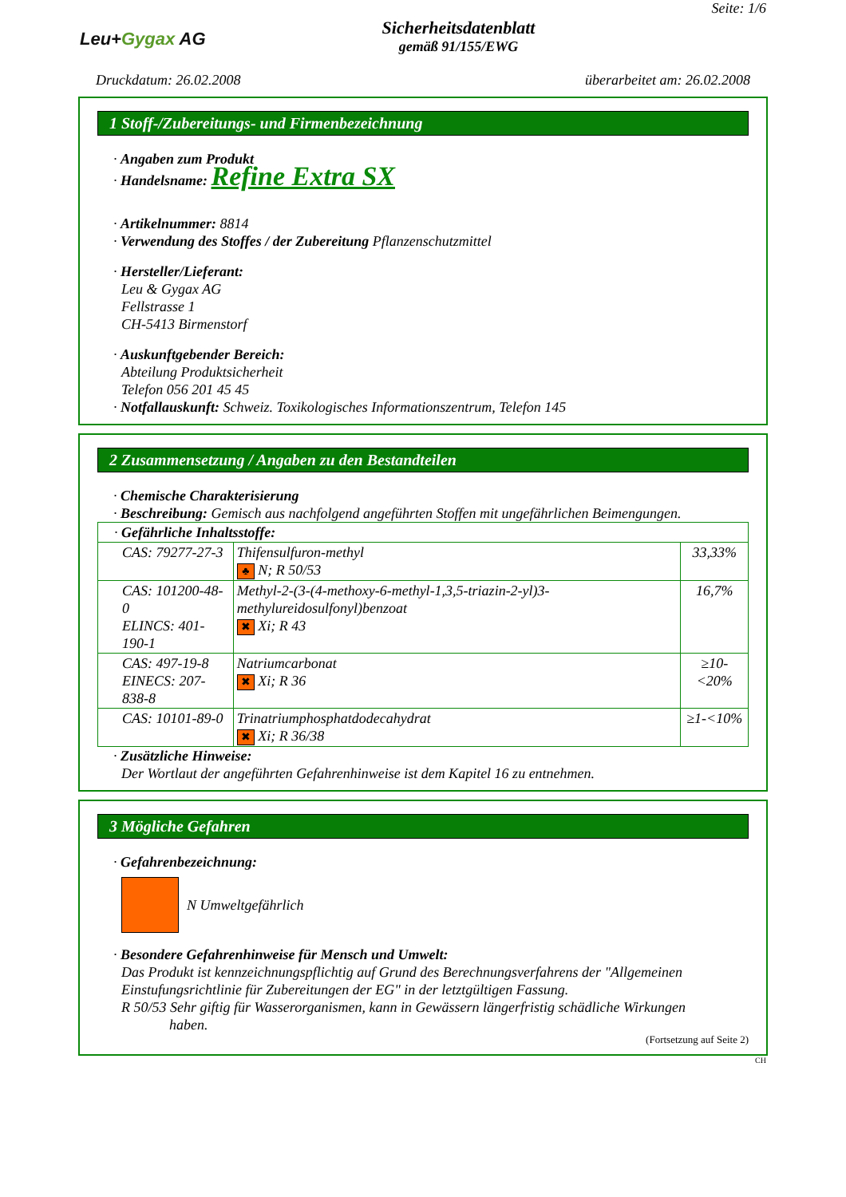Leu+Gygax AG
Sicherheitsdatenblatt
gemäß 91/155/EWG
Seite: 1/6
Druckdatum: 26.02.2008 überarbeitet am: 26.02.2008
1 Stoff-/Zubereitungs- und Firmenbezeichnung
· Angaben zum Produkt
· Handelsname: Refine Extra SX
· Artikelnummer: 8814
· Verwendung des Stoffes / der Zubereitung Pflanzenschutzmittel
· Hersteller/Lieferant:
Leu & Gygax AG
Fellstrasse 1
CH-5413 Birmenstorf
· Auskunftgebender Bereich:
Abteilung Produktsicherheit
Telefon 056 201 45 45
· Notfallauskunft: Schweiz. Toxikologisches Informationszentrum, Telefon 145
2 Zusammensetzung / Angaben zu den Bestandteilen
· Chemische Charakterisierung
· Beschreibung: Gemisch aus nachfolgend angeführten Stoffen mit ungefährlichen Beimengungen.
| · Gefährliche Inhaltsstoffe: | | |
| CAS: 79277-27-3 | Thifensulfuron-methyl ♣ N; R 50/53 | 33,33% |
| CAS: 101200-48-0 ELINCS: 401-190-1 | Methyl-2-(3-(4-methoxy-6-methyl-1,3,5-triazin-2-yl)3-methylureidosulfonyl)benzoat ✖ Xi; R 43 | 16,7% |
| CAS: 497-19-8 EINECS: 207-838-8 | Natriumcarbonat ✖ Xi; R 36 | ≥10-<20% |
| CAS: 10101-89-0 | Trinatriumphosphatdodecahydrat ✖ Xi; R 36/38 | ≥1-<10% |
· Zusätzliche Hinweise:
Der Wortlaut der angeführten Gefahrenhinweise ist dem Kapitel 16 zu entnehmen.
3 Mögliche Gefahren
· Gefahrenbezeichnung:
N Umweltgefährlich
· Besondere Gefahrenhinweise für Mensch und Umwelt:
Das Produkt ist kennzeichnungspflichtig auf Grund des Berechnungsverfahrens der "Allgemeinen Einstufungsrichtlinie für Zubereitungen der EG" in der letztgültigen Fassung.
R 50/53 Sehr giftig für Wasserorganismen, kann in Gewässern längerfristig schädliche Wirkungen haben.
(Fortsetzung auf Seite 2)
CH